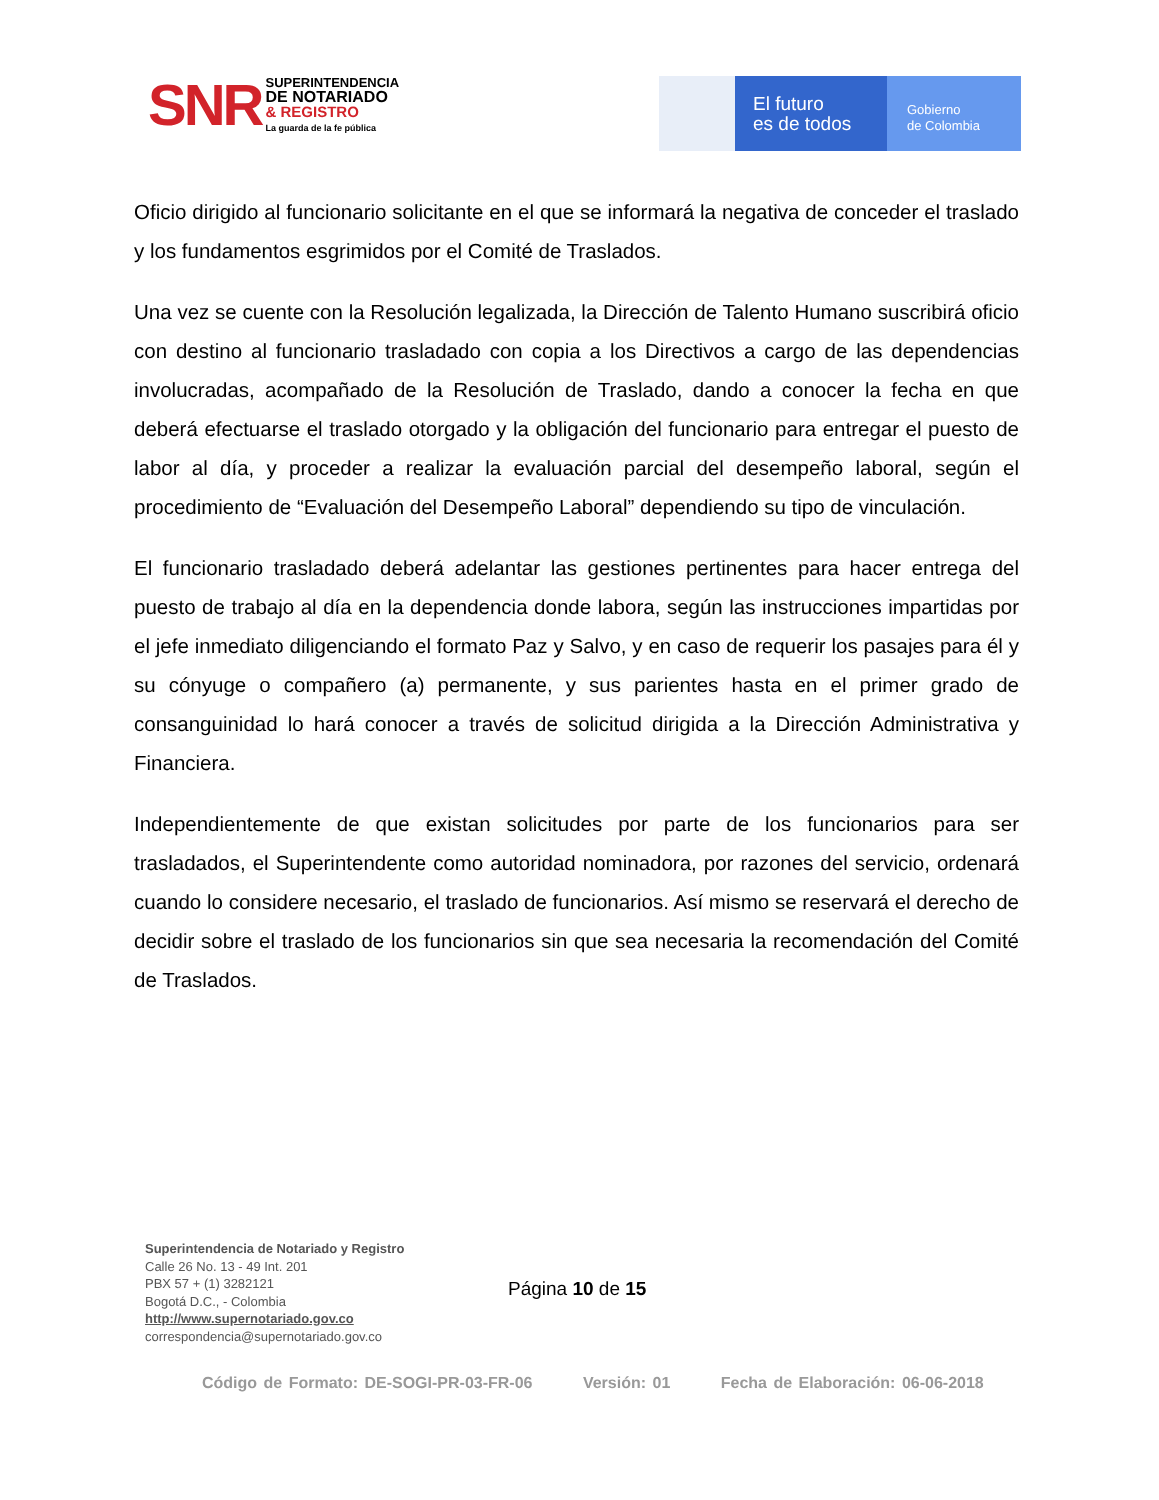SNR
SUPERINTENDENCIA
DE NOTARIADO
& REGISTRO
La guarda de la fe pública
El futuro
es de todos
Gobierno
de Colombia
Oficio dirigido al funcionario solicitante en el que se informará la negativa de conceder el traslado y los fundamentos esgrimidos por el Comité de Traslados.
Una vez se cuente con la Resolución legalizada, la Dirección de Talento Humano suscribirá oficio con destino al funcionario trasladado con copia a los Directivos a cargo de las dependencias involucradas, acompañado de la Resolución de Traslado, dando a conocer la fecha en que deberá efectuarse el traslado otorgado y la obligación del funcionario para entregar el puesto de labor al día, y proceder a realizar la evaluación parcial del desempeño laboral, según el procedimiento de “Evaluación del Desempeño Laboral” dependiendo su tipo de vinculación.
El funcionario trasladado deberá adelantar las gestiones pertinentes para hacer entrega del puesto de trabajo al día en la dependencia donde labora, según las instrucciones impartidas por el jefe inmediato diligenciando el formato Paz y Salvo, y en caso de requerir los pasajes para él y su cónyuge o compañero (a) permanente, y sus parientes hasta en el primer grado de consanguinidad lo hará conocer a través de solicitud dirigida a la Dirección Administrativa y Financiera.
Independientemente de que existan solicitudes por parte de los funcionarios para ser trasladados, el Superintendente como autoridad nominadora, por razones del servicio, ordenará cuando lo considere necesario, el traslado de funcionarios. Así mismo se reservará el derecho de decidir sobre el traslado de los funcionarios sin que sea necesaria la recomendación del Comité de Traslados.
Superintendencia de Notariado y Registro
Calle 26 No. 13 - 49 Int. 201
PBX 57 + (1) 3282121
Bogotá D.C., - Colombia
http://www.supernotariado.gov.co
correspondencia@supernotariado.gov.co
Página 10 de 15
Código de Formato: DE-SOGI-PR-03-FR-06 Versión: 01 Fecha de Elaboración: 06-06-2018